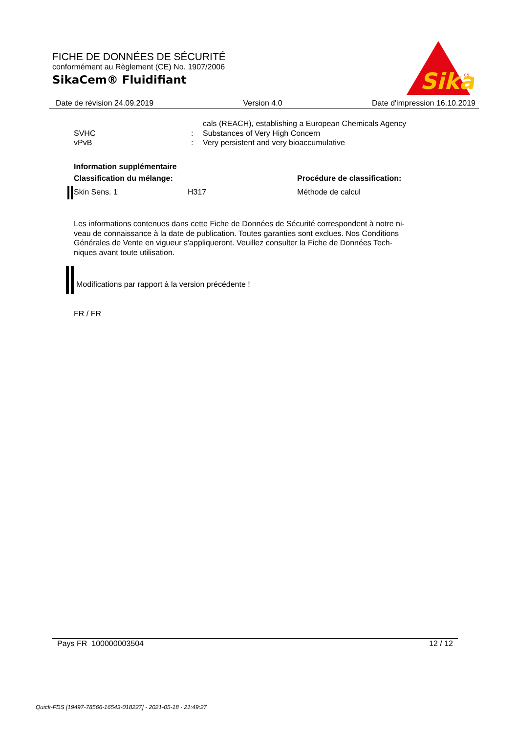FICHE DE DONNÉES DE SÉCURITÉ
conformément au Règlement (CE) No. 1907/2006
SikaCem® Fluidifiant
Sika
®
Date de révision 24.09.2019 Version 4.0 Date d'impression 16.10.2019
cals (REACH), establishing a European Chemicals Agency
SVHC: Substances of Very High Concern
vPvB: Very persistent and very bioaccumulative
Information supplémentaire
Classification du mélange: Procédure de classification:
Skin Sens. 1 H317 Méthode de calcul
Les informations contenues dans cette Fiche de Données de Sécurité correspondent à notre ni-
veau de connaissance à la date de publication. Toutes garanties sont exclues. Nos Conditions
Générales de Vente en vigueur s'appliqueront. Veuillez consulter la Fiche de Données Tech-
niques avant toute utilisation.
Modifications par rapport à la version précédente !
FR / FR
Pays FR 100000003504 12 / 12
Quick-FDS [19497-78566-16543-018227] - 2021-05-18 - 21:49:27